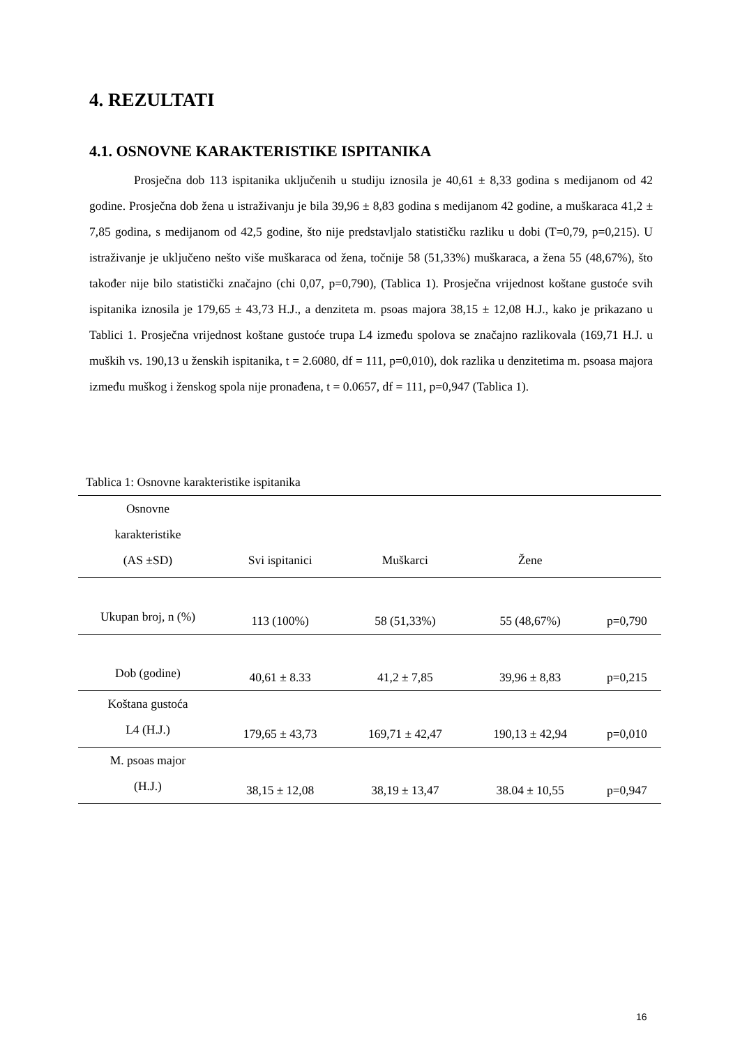4. REZULTATI
4.1. OSNOVNE KARAKTERISTIKE ISPITANIKA
Prosječna dob 113 ispitanika uključenih u studiju iznosila je 40,61 ± 8,33 godina s medijanom od 42 godine. Prosječna dob žena u istraživanju je bila 39,96 ± 8,83 godina s medijanom 42 godine, a muškaraca 41,2 ± 7,85 godina, s medijanom od 42,5 godine, što nije predstavljalo statističku razliku u dobi (T=0,79, p=0,215). U istraživanje je uključeno nešto više muškaraca od žena, točnije 58 (51,33%) muškaraca, a žena 55 (48,67%), što također nije bilo statistički značajno (chi 0,07, p=0,790), (Tablica 1). Prosječna vrijednost koštane gustoće svih ispitanika iznosila je 179,65 ± 43,73 H.J., a denziteta m. psoas majora 38,15 ± 12,08 H.J., kako je prikazano u Tablici 1. Prosječna vrijednost koštane gustoće trupa L4 između spolova se značajno razlikovala (169,71 H.J. u muških vs. 190,13 u ženskih ispitanika, t = 2.6080, df = 111, p=0,010), dok razlika u denzitetima m. psoasa majora između muškog i ženskog spola nije pronađena, t = 0.0657, df = 111, p=0,947 (Tablica 1).
Tablica 1: Osnovne karakteristike ispitanika
| Osnovne karakteristike (AS ±SD) | Svi ispitanici | Muškarci | Žene | |
| --- | --- | --- | --- | --- |
| Ukupan broj, n (%) | 113 (100%) | 58 (51,33%) | 55 (48,67%) | p=0,790 |
| Dob (godine) | 40,61 ± 8.33 | 41,2 ± 7,85 | 39,96 ± 8,83 | p=0,215 |
| Koštana gustoća L4 (H.J.) | 179,65 ± 43,73 | 169,71 ± 42,47 | 190,13 ± 42,94 | p=0,010 |
| M. psoas major (H.J.) | 38,15 ± 12,08 | 38,19 ± 13,47 | 38.04 ± 10,55 | p=0,947 |
16